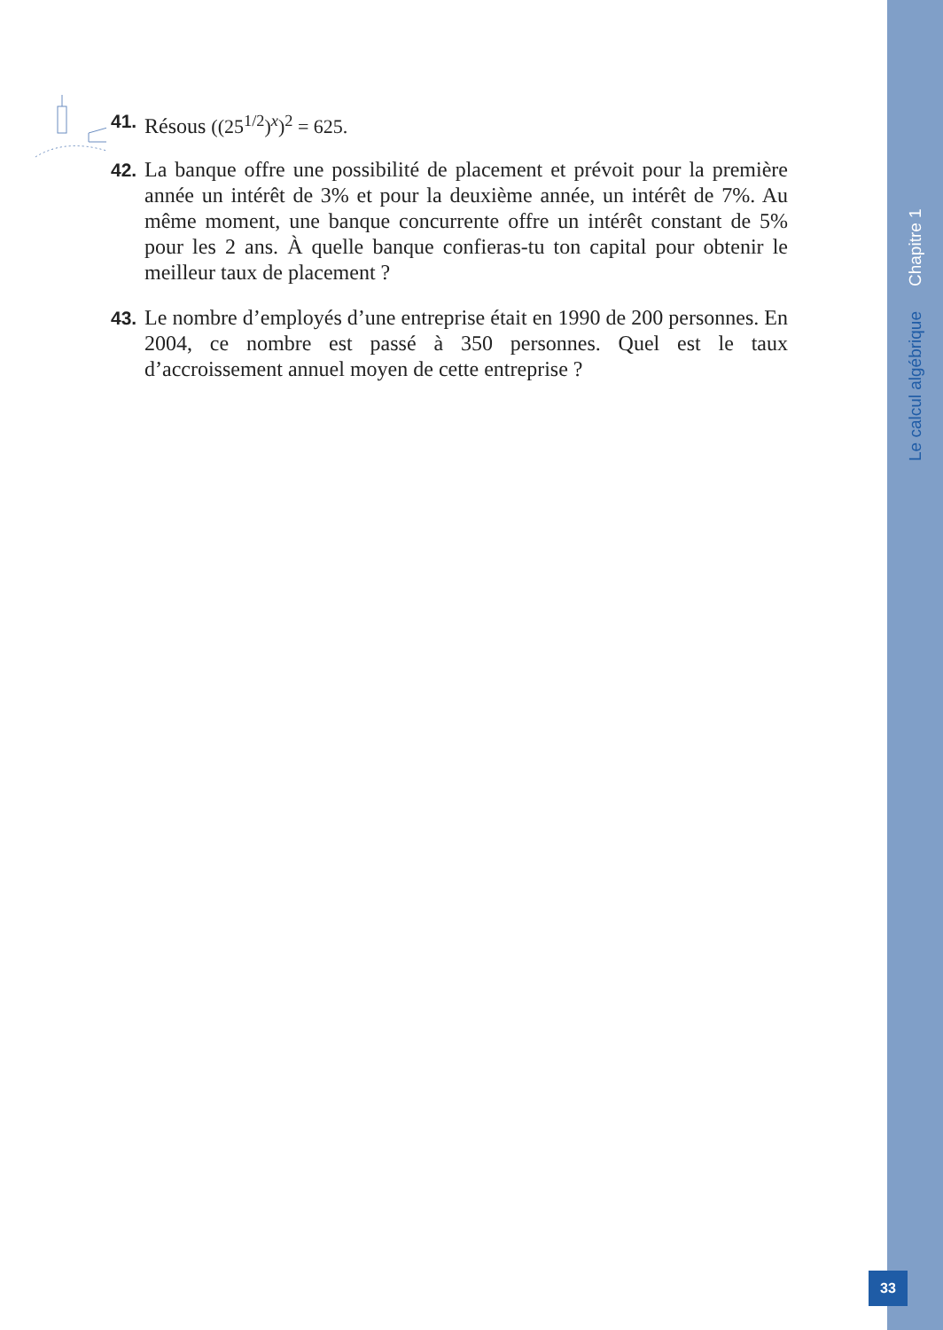Le calcul algébrique Chapitre 1
41. Résous ((25<sup>1/2</sup>)<sup>x</sup>)<sup>2</sup> = 625.
42. La banque offre une possibilité de placement et prévoit pour la première année un intérêt de 3% et pour la deuxième année, un intérêt de 7%. Au même moment, une banque concurrente offre un intérêt constant de 5% pour les 2 ans. À quelle banque confieras-tu ton capital pour obtenir le meilleur taux de placement ?
43. Le nombre d’employés d’une entreprise était en 1990 de 200 personnes. En 2004, ce nombre est passé à 350 personnes. Quel est le taux d’accroissement annuel moyen de cette entreprise ?
33